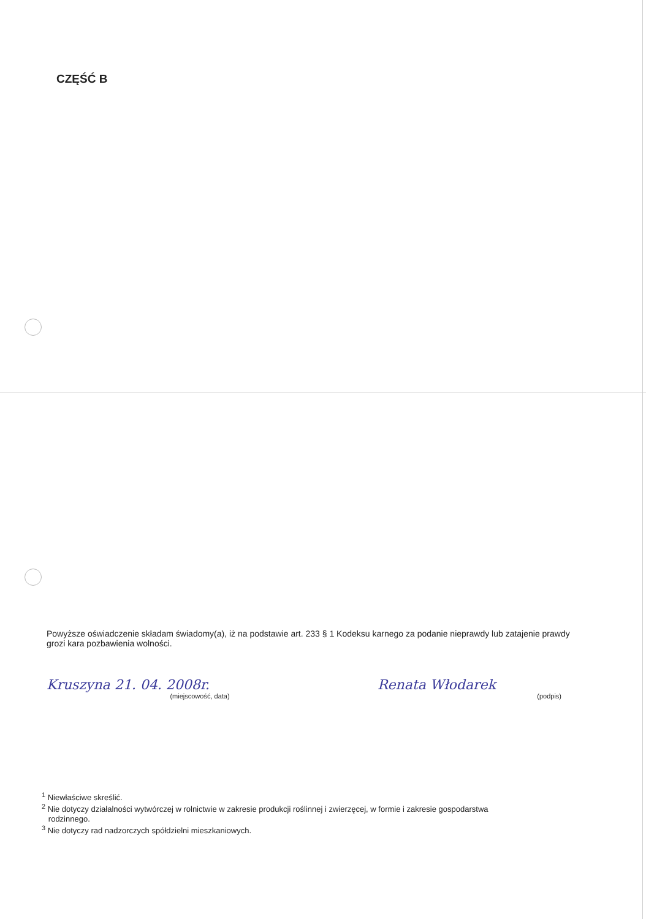CZĘŚĆ B
Powyższe oświadczenie składam świadomy(a), iż na podstawie art. 233 § 1 Kodeksu karnego za podanie nieprawdy lub zatajenie prawdy grozi kara pozbawienia wolności.
Kruszyna 21. 04. 2008r.
(miejscowość, data)
Renata Włodarek
(podpis)
<sup>1</sup> Niewłaściwe skreślić.
<sup>2</sup> Nie dotyczy działalności wytwórczej w rolnictwie w zakresie produkcji roślinnej i zwierzęcej, w formie i zakresie gospodarstwa
rodzinnego.
<sup>3</sup> Nie dotyczy rad nadzorczych spółdzielni mieszkaniowych.